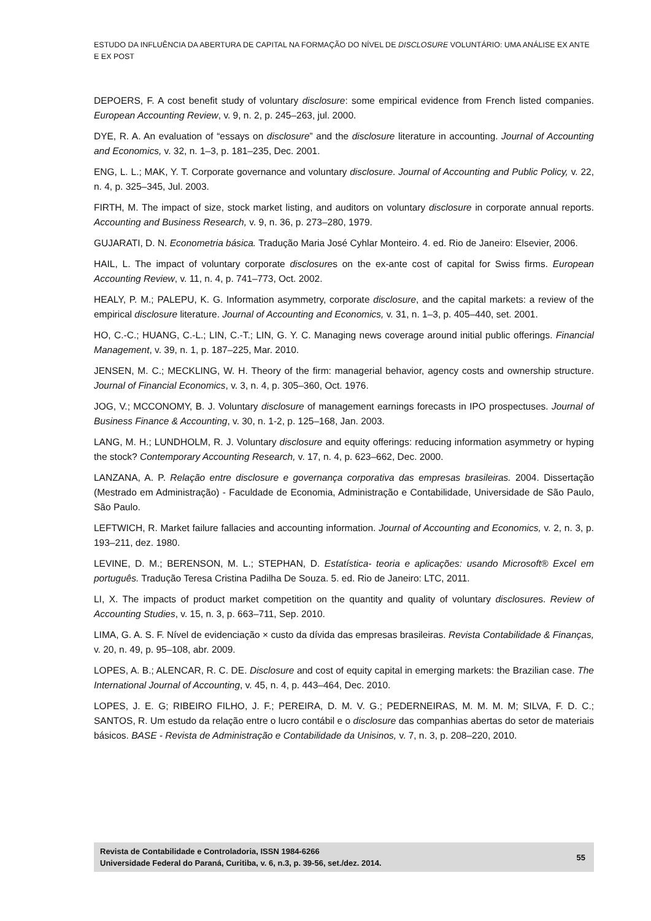ESTUDO DA INFLUÊNCIA DA ABERTURA DE CAPITAL NA FORMAÇÃO DO NÍVEL DE DISCLOSURE VOLUNTÁRIO: UMA ANÁLISE EX ANTE E EX POST
DEPOERS, F. A cost benefit study of voluntary disclosure: some empirical evidence from French listed companies. European Accounting Review, v. 9, n. 2, p. 245–263, jul. 2000.
DYE, R. A. An evaluation of “essays on disclosure” and the disclosure literature in accounting. Journal of Accounting and Economics, v. 32, n. 1–3, p. 181–235, Dec. 2001.
ENG, L. L.; MAK, Y. T. Corporate governance and voluntary disclosure. Journal of Accounting and Public Policy, v. 22, n. 4, p. 325–345, Jul. 2003.
FIRTH, M. The impact of size, stock market listing, and auditors on voluntary disclosure in corporate annual reports. Accounting and Business Research, v. 9, n. 36, p. 273–280, 1979.
GUJARATI, D. N. Econometria básica. Tradução Maria José Cyhlar Monteiro. 4. ed. Rio de Janeiro: Elsevier, 2006.
HAIL, L. The impact of voluntary corporate disclosures on the ex-ante cost of capital for Swiss firms. European Accounting Review, v. 11, n. 4, p. 741–773, Oct. 2002.
HEALY, P. M.; PALEPU, K. G. Information asymmetry, corporate disclosure, and the capital markets: a review of the empirical disclosure literature. Journal of Accounting and Economics, v. 31, n. 1–3, p. 405–440, set. 2001.
HO, C.-C.; HUANG, C.-L.; LIN, C.-T.; LIN, G. Y. C. Managing news coverage around initial public offerings. Financial Management, v. 39, n. 1, p. 187–225, Mar. 2010.
JENSEN, M. C.; MECKLING, W. H. Theory of the firm: managerial behavior, agency costs and ownership structure. Journal of Financial Economics, v. 3, n. 4, p. 305–360, Oct. 1976.
JOG, V.; MCCONOMY, B. J. Voluntary disclosure of management earnings forecasts in IPO prospectuses. Journal of Business Finance & Accounting, v. 30, n. 1-2, p. 125–168, Jan. 2003.
LANG, M. H.; LUNDHOLM, R. J. Voluntary disclosure and equity offerings: reducing information asymmetry or hyping the stock? Contemporary Accounting Research, v. 17, n. 4, p. 623–662, Dec. 2000.
LANZANA, A. P. Relação entre disclosure e governança corporativa das empresas brasileiras. 2004. Dissertação (Mestrado em Administração) - Faculdade de Economia, Administração e Contabilidade, Universidade de São Paulo, São Paulo.
LEFTWICH, R. Market failure fallacies and accounting information. Journal of Accounting and Economics, v. 2, n. 3, p. 193–211, dez. 1980.
LEVINE, D. M.; BERENSON, M. L.; STEPHAN, D. Estatística- teoria e aplicações: usando Microsoft® Excel em português. Tradução Teresa Cristina Padilha De Souza. 5. ed. Rio de Janeiro: LTC, 2011.
LI, X. The impacts of product market competition on the quantity and quality of voluntary disclosures. Review of Accounting Studies, v. 15, n. 3, p. 663–711, Sep. 2010.
LIMA, G. A. S. F. Nível de evidenciação × custo da dívida das empresas brasileiras. Revista Contabilidade & Finanças, v. 20, n. 49, p. 95–108, abr. 2009.
LOPES, A. B.; ALENCAR, R. C. DE. Disclosure and cost of equity capital in emerging markets: the Brazilian case. The International Journal of Accounting, v. 45, n. 4, p. 443–464, Dec. 2010.
LOPES, J. E. G; RIBEIRO FILHO, J. F.; PEREIRA, D. M. V. G.; PEDERNEIRAS, M. M. M. M; SILVA, F. D. C.; SANTOS, R. Um estudo da relação entre o lucro contábil e o disclosure das companhias abertas do setor de materiais básicos. BASE - Revista de Administração e Contabilidade da Unisinos, v. 7, n. 3, p. 208–220, 2010.
Revista de Contabilidade e Controladoria, ISSN 1984-6266
Universidade Federal do Paraná, Curitiba, v. 6, n.3, p. 39-56, set./dez. 2014.
55